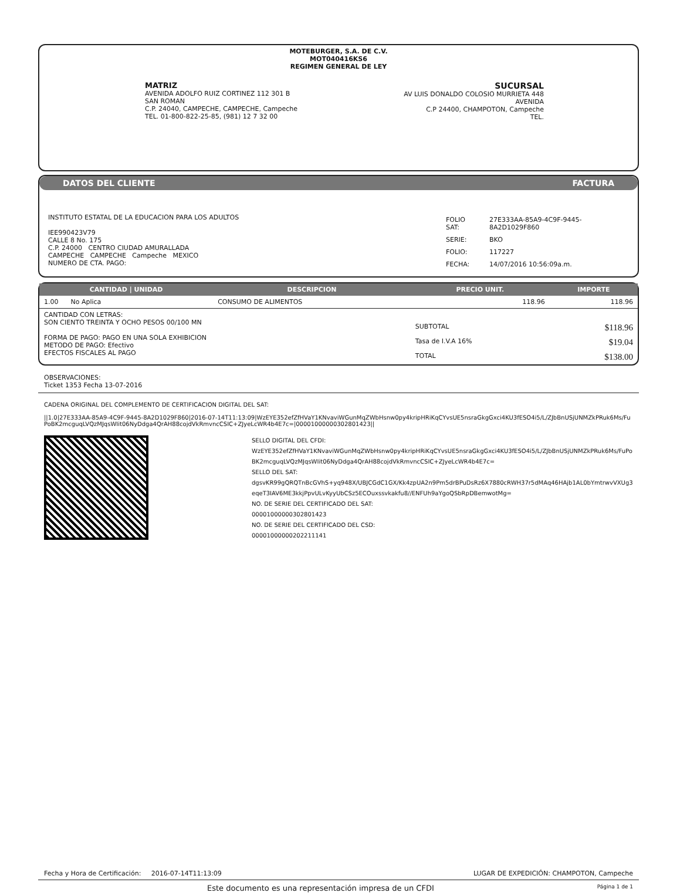MOTEBURGER, S.A. DE C.V.
MOT040416KS6
REGIMEN GENERAL DE LEY
MATRIZ
AVENIDA ADOLFO RUIZ CORTINEZ 112 301 B
SAN ROMAN
C.P. 24040, CAMPECHE, CAMPECHE, Campeche
TEL. 01-800-822-25-85, (981) 12 7 32 00
SUCURSAL
AV LUIS DONALDO COLOSIO MURRIETA 448
AVENIDA
C.P 24400, CHAMPOTON, Campeche
TEL.
DATOS DEL CLIENTE FACTURA
INSTITUTO ESTATAL DE LA EDUCACION PARA LOS ADULTOS
IEE990423V79
CALLE 8 No. 175
C.P. 24000 CENTRO CIUDAD AMURALLADA
CAMPECHE CAMPECHE Campeche MEXICO
NUMERO DE CTA. PAGO:
| FOLIO SAT: | 27E333AA-85A9-4C9F-9445-8A2D1029F860 |
| SERIE: | BKO |
| FOLIO: | 117227 |
| FECHA: | 14/07/2016 10:56:09a.m. |
| CANTIDAD / UNIDAD | DESCRIPCION | PRECIO UNIT. | IMPORTE |
| --- | --- | --- | --- |
| 1.00 No Aplica | CONSUMO DE ALIMENTOS | 118.96 | 118.96 |
| CANTIDAD CON LETRAS: SON CIENTO TREINTA Y OCHO PESOS 00/100 MN FORMA DE PAGO: PAGO EN UNA SOLA EXHIBICION METODO DE PAGO: Efectivo EFECTOS FISCALES AL PAGO | | SUBTOTAL | $118.96 |
| | | Tasa de I.V.A 16% | $19.04 |
| | | TOTAL | $138.00 |
OBSERVACIONES:
Ticket 1353 Fecha 13-07-2016
CADENA ORIGINAL DEL COMPLEMENTO DE CERTIFICACION DIGITAL DEL SAT:
||1.0|27E333AA-85A9-4C9F-9445-8A2D1029F860|2016-07-14T11:13:09|WzEYE352efZfHVaY1KNvaviWGunMqZWbHsnw0py4kripHRiKqCYvsUE5nsraGkgGxci4KU3fESO4i5/L/ZJbBnUSjUNMZkPRuk6Ms/FuPoBK2mcguqLVQzMJqsWIit06NyDdga4QrAH88cojdVkRmvncCSIC+ZJyeLcWR4b4E7c=|00001000000302801423||
SELLO DIGITAL DEL CFDI:
WzEYE352efZfHVaY1KNvaviWGunMqZWbHsnw0py4kripHRiKqCYvsUE5nsraGkgGxci4KU3fESO4i5/L/ZJbBnUSjUNMZkPRuk6Ms/FuPoBK2mcguqLVQzMJqsWIit06NyDdga4QrAH88cojdVkRmvncCSIC+ZJyeLcWR4b4E7c=
SELLO DEL SAT:
dgsvKR99gQRQTnBcGVhS+yq948X/UBJCGdC1GX/Kk4zpUA2n9Pm5drBPuDsRz6X7880cRWH37r5dMAq46HAjb1AL0bYmtrwvVXUg3eqeT3IAV6ME3kkjPpvULvKyyUbCSz5ECOuxssvkakfu8//ENFUh9aYgoQSbRpDBemwotMg=
NO. DE SERIE DEL CERTIFICADO DEL SAT:
00001000000302801423
NO. DE SERIE DEL CERTIFICADO DEL CSD:
00001000000202211141
Fecha y Hora de Certificación: 2016-07-14T11:13:09 LUGAR DE EXPEDICIÓN: CHAMPOTON, Campeche
Este documento es una representación impresa de un CFDI Página 1 de 1